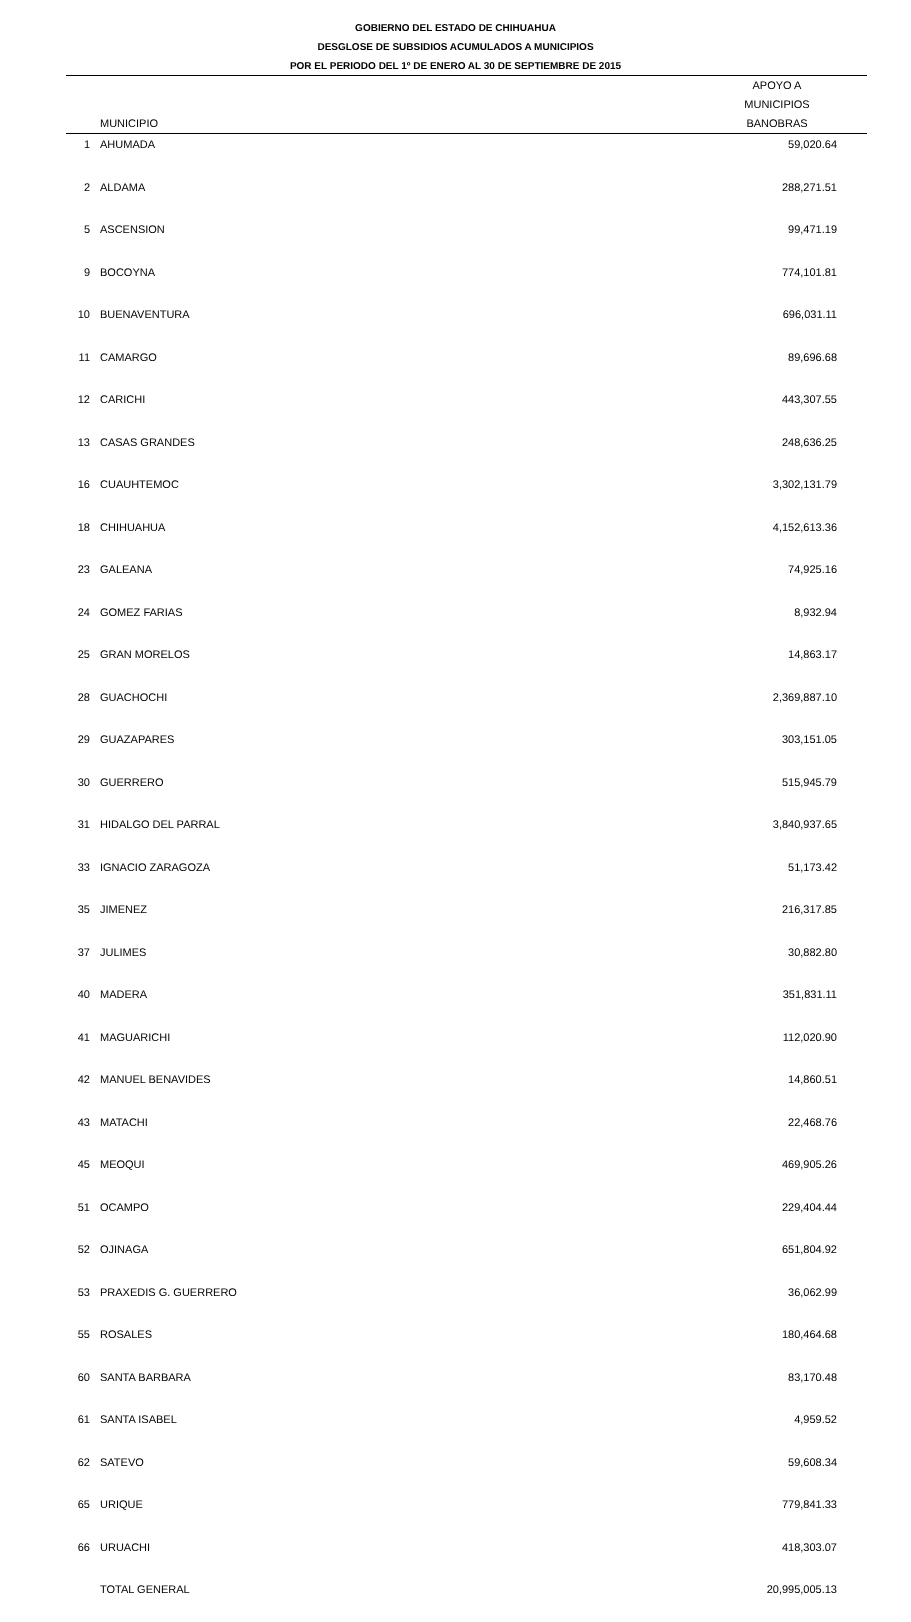GOBIERNO DEL ESTADO DE CHIHUAHUA
DESGLOSE DE SUBSIDIOS ACUMULADOS A MUNICIPIOS
POR EL PERIODO DEL 1º DE ENERO AL 30 DE SEPTIEMBRE DE 2015
| | MUNICIPIO | APOYO A MUNICIPIOS BANOBRAS |
| --- | --- | --- |
| 1 | AHUMADA | 59,020.64 |
| 2 | ALDAMA | 288,271.51 |
| 5 | ASCENSION | 99,471.19 |
| 9 | BOCOYNA | 774,101.81 |
| 10 | BUENAVENTURA | 696,031.11 |
| 11 | CAMARGO | 89,696.68 |
| 12 | CARICHI | 443,307.55 |
| 13 | CASAS GRANDES | 248,636.25 |
| 16 | CUAUHTEMOC | 3,302,131.79 |
| 18 | CHIHUAHUA | 4,152,613.36 |
| 23 | GALEANA | 74,925.16 |
| 24 | GOMEZ FARIAS | 8,932.94 |
| 25 | GRAN MORELOS | 14,863.17 |
| 28 | GUACHOCHI | 2,369,887.10 |
| 29 | GUAZAPARES | 303,151.05 |
| 30 | GUERRERO | 515,945.79 |
| 31 | HIDALGO DEL PARRAL | 3,840,937.65 |
| 33 | IGNACIO ZARAGOZA | 51,173.42 |
| 35 | JIMENEZ | 216,317.85 |
| 37 | JULIMES | 30,882.80 |
| 40 | MADERA | 351,831.11 |
| 41 | MAGUARICHI | 112,020.90 |
| 42 | MANUEL BENAVIDES | 14,860.51 |
| 43 | MATACHI | 22,468.76 |
| 45 | MEOQUI | 469,905.26 |
| 51 | OCAMPO | 229,404.44 |
| 52 | OJINAGA | 651,804.92 |
| 53 | PRAXEDIS G. GUERRERO | 36,062.99 |
| 55 | ROSALES | 180,464.68 |
| 60 | SANTA BARBARA | 83,170.48 |
| 61 | SANTA ISABEL | 4,959.52 |
| 62 | SATEVO | 59,608.34 |
| 65 | URIQUE | 779,841.33 |
| 66 | URUACHI | 418,303.07 |
| | TOTAL GENERAL | 20,995,005.13 |